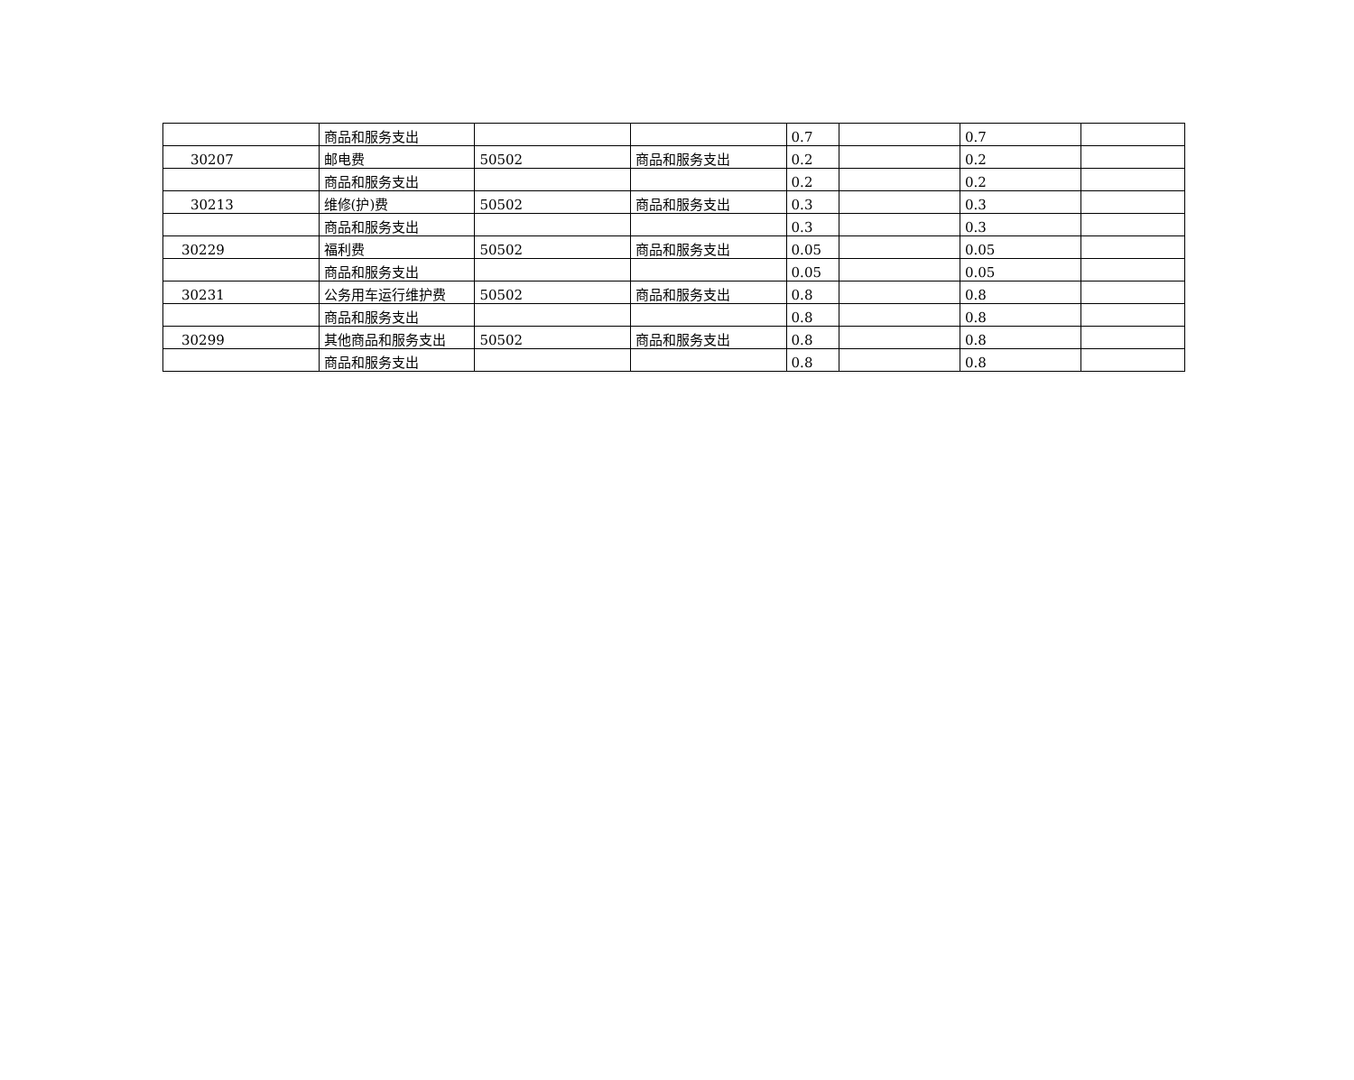| | 商品和服务支出 | | | 0.7 | | 0.7 | |
| 30207 | 邮电费 | 50502 | 商品和服务支出 | 0.2 | | 0.2 | |
| | 商品和服务支出 | | | 0.2 | | 0.2 | |
| 30213 | 维修(护)费 | 50502 | 商品和服务支出 | 0.3 | | 0.3 | |
| | 商品和服务支出 | | | 0.3 | | 0.3 | |
| 30229 | 福利费 | 50502 | 商品和服务支出 | 0.05 | | 0.05 | |
| | 商品和服务支出 | | | 0.05 | | 0.05 | |
| 30231 | 公务用车运行维护费 | 50502 | 商品和服务支出 | 0.8 | | 0.8 | |
| | 商品和服务支出 | | | 0.8 | | 0.8 | |
| 30299 | 其他商品和服务支出 | 50502 | 商品和服务支出 | 0.8 | | 0.8 | |
| | 商品和服务支出 | | | 0.8 | | 0.8 | |